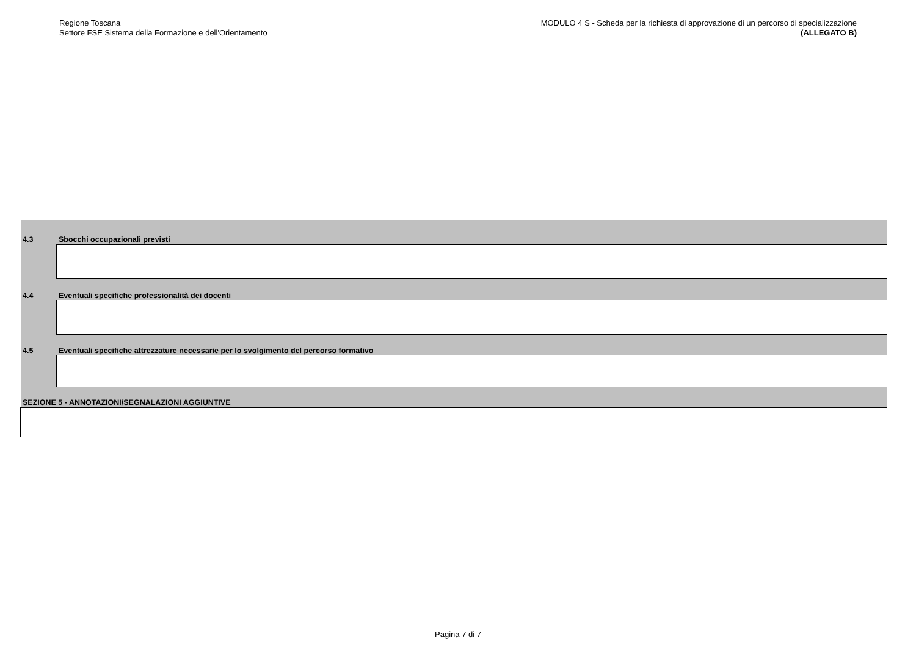Regione Toscana
Settore FSE Sistema della Formazione e dell'Orientamento
MODULO 4 S - Scheda per la richiesta di approvazione di un percorso di specializzazione
(ALLEGATO B)
4.3 Sbocchi occupazionali previsti
4.4
Eventuali specifiche professionalità dei docenti
4.5
Eventuali specifiche attrezzature necessarie per lo svolgimento del percorso formativo
SEZIONE 5 - ANNOTAZIONI/SEGNALAZIONI AGGIUNTIVE
Pagina 7 di 7